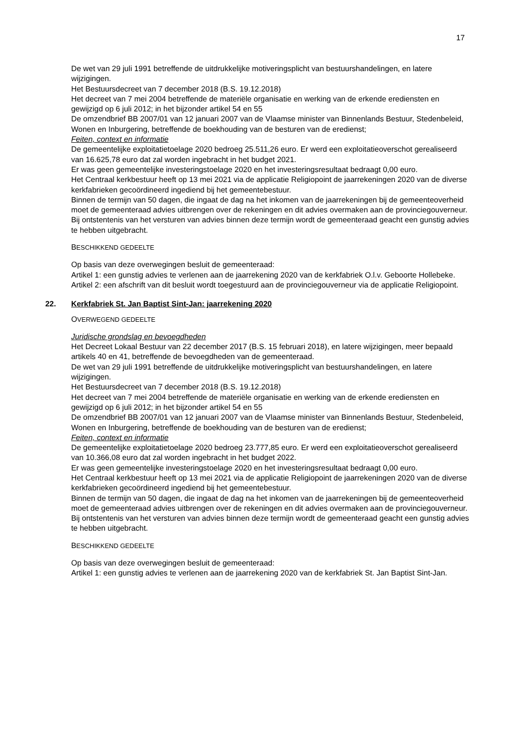17
De wet van 29 juli 1991 betreffende de uitdrukkelijke motiveringsplicht van bestuurshandelingen, en latere wijzigingen.
Het Bestuursdecreet van 7 december 2018 (B.S. 19.12.2018)
Het decreet van 7 mei 2004 betreffende de materiële organisatie en werking van de erkende erediensten en gewijzigd op 6 juli 2012; in het bijzonder artikel 54 en 55
De omzendbrief BB 2007/01 van 12 januari 2007 van de Vlaamse minister van Binnenlands Bestuur, Stedenbeleid, Wonen en Inburgering, betreffende de boekhouding van de besturen van de eredienst;
Feiten, context en informatie
De gemeentelijke exploitatietoelage 2020 bedroeg 25.511,26 euro. Er werd een exploitatieoverschot gerealiseerd van 16.625,78 euro dat zal worden ingebracht in het budget 2021.
Er was geen gemeentelijke investeringstoelage 2020 en het investeringsresultaat bedraagt 0,00 euro.
Het Centraal kerkbestuur heeft op 13 mei 2021 via de applicatie Religiopoint de jaarrekeningen 2020 van de diverse kerkfabrieken gecoördineerd ingediend bij het gemeentebestuur.
Binnen de termijn van 50 dagen, die ingaat de dag na het inkomen van de jaarrekeningen bij de gemeenteoverheid moet de gemeenteraad advies uitbrengen over de rekeningen en dit advies overmaken aan de provinciegouverneur.
Bij ontstentenis van het versturen van advies binnen deze termijn wordt de gemeenteraad geacht een gunstig advies te hebben uitgebracht.
BESCHIKKEND GEDEELTE
Op basis van deze overwegingen besluit de gemeenteraad:
Artikel 1: een gunstig advies te verlenen aan de jaarrekening 2020 van de kerkfabriek O.l.v. Geboorte Hollebeke.
Artikel 2: een afschrift van dit besluit wordt toegestuurd aan de provinciegouverneur via de applicatie Religiopoint.
22. Kerkfabriek St. Jan Baptist Sint-Jan: jaarrekening 2020
OVERWEGEND GEDEELTE
Juridische grondslag en bevoegdheden
Het Decreet Lokaal Bestuur van 22 december 2017 (B.S. 15 februari 2018), en latere wijzigingen, meer bepaald artikels 40 en 41, betreffende de bevoegdheden van de gemeenteraad.
De wet van 29 juli 1991 betreffende de uitdrukkelijke motiveringsplicht van bestuurshandelingen, en latere wijzigingen.
Het Bestuursdecreet van 7 december 2018 (B.S. 19.12.2018)
Het decreet van 7 mei 2004 betreffende de materiële organisatie en werking van de erkende erediensten en gewijzigd op 6 juli 2012; in het bijzonder artikel 54 en 55
De omzendbrief BB 2007/01 van 12 januari 2007 van de Vlaamse minister van Binnenlands Bestuur, Stedenbeleid, Wonen en Inburgering, betreffende de boekhouding van de besturen van de eredienst;
Feiten, context en informatie
De gemeentelijke exploitatietoelage 2020 bedroeg 23.777,85 euro. Er werd een exploitatieoverschot gerealiseerd van 10.366,08 euro dat zal worden ingebracht in het budget 2022.
Er was geen gemeentelijke investeringstoelage 2020 en het investeringsresultaat bedraagt 0,00 euro.
Het Centraal kerkbestuur heeft op 13 mei 2021 via de applicatie Religiopoint de jaarrekeningen 2020 van de diverse kerkfabrieken gecoördineerd ingediend bij het gemeentebestuur.
Binnen de termijn van 50 dagen, die ingaat de dag na het inkomen van de jaarrekeningen bij de gemeenteoverheid moet de gemeenteraad advies uitbrengen over de rekeningen en dit advies overmaken aan de provinciegouverneur.
Bij ontstentenis van het versturen van advies binnen deze termijn wordt de gemeenteraad geacht een gunstig advies te hebben uitgebracht.
BESCHIKKEND GEDEELTE
Op basis van deze overwegingen besluit de gemeenteraad:
Artikel 1: een gunstig advies te verlenen aan de jaarrekening 2020 van de kerkfabriek St. Jan Baptist Sint-Jan.